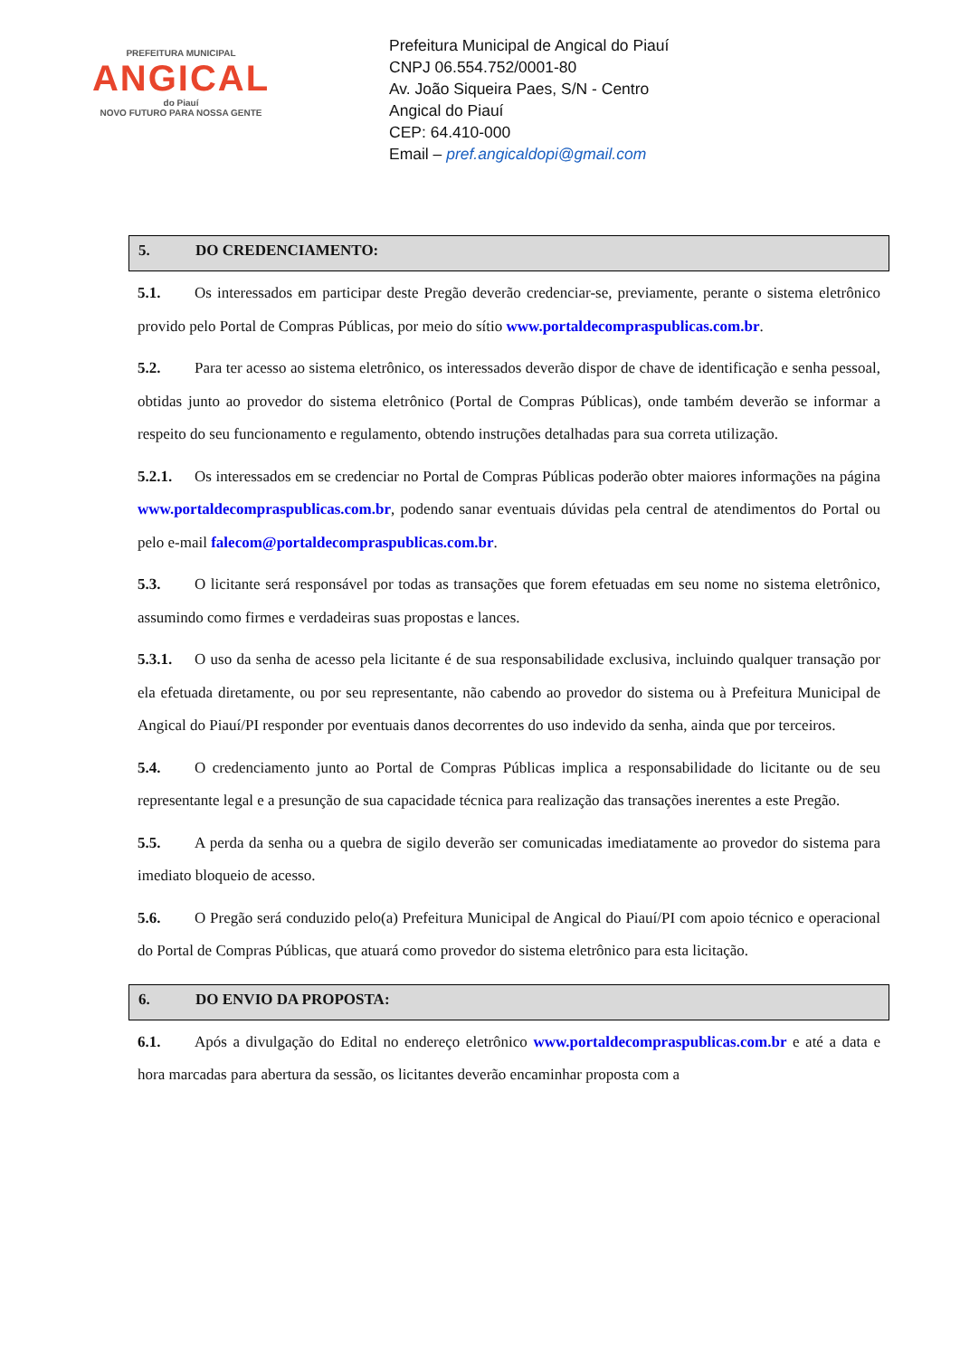PREFEITURA MUNICIPAL
ANGICAL
do Piauí
NOVO FUTURO PARA NOSSA GENTE
Prefeitura Municipal de Angical do Piauí
CNPJ 06.554.752/0001-80
Av. João Siqueira Paes, S/N - Centro
Angical do Piauí
CEP: 64.410-000
Email – pref.angicaldopi@gmail.com
5. DO CREDENCIAMENTO:
5.1. Os interessados em participar deste Pregão deverão credenciar-se, previamente, perante o sistema eletrônico provido pelo Portal de Compras Públicas, por meio do sítio www.portaldecompraspublicas.com.br.
5.2. Para ter acesso ao sistema eletrônico, os interessados deverão dispor de chave de identificação e senha pessoal, obtidas junto ao provedor do sistema eletrônico (Portal de Compras Públicas), onde também deverão se informar a respeito do seu funcionamento e regulamento, obtendo instruções detalhadas para sua correta utilização.
5.2.1. Os interessados em se credenciar no Portal de Compras Públicas poderão obter maiores informações na página www.portaldecompraspublicas.com.br, podendo sanar eventuais dúvidas pela central de atendimentos do Portal ou pelo e-mail falecom@portaldecompraspublicas.com.br.
5.3. O licitante será responsável por todas as transações que forem efetuadas em seu nome no sistema eletrônico, assumindo como firmes e verdadeiras suas propostas e lances.
5.3.1. O uso da senha de acesso pela licitante é de sua responsabilidade exclusiva, incluindo qualquer transação por ela efetuada diretamente, ou por seu representante, não cabendo ao provedor do sistema ou à Prefeitura Municipal de Angical do Piauí/PI responder por eventuais danos decorrentes do uso indevido da senha, ainda que por terceiros.
5.4. O credenciamento junto ao Portal de Compras Públicas implica a responsabilidade do licitante ou de seu representante legal e a presunção de sua capacidade técnica para realização das transações inerentes a este Pregão.
5.5. A perda da senha ou a quebra de sigilo deverão ser comunicadas imediatamente ao provedor do sistema para imediato bloqueio de acesso.
5.6. O Pregão será conduzido pelo(a) Prefeitura Municipal de Angical do Piauí/PI com apoio técnico e operacional do Portal de Compras Públicas, que atuará como provedor do sistema eletrônico para esta licitação.
6. DO ENVIO DA PROPOSTA:
6.1. Após a divulgação do Edital no endereço eletrônico www.portaldecompraspublicas.com.br e até a data e hora marcadas para abertura da sessão, os licitantes deverão encaminhar proposta com a